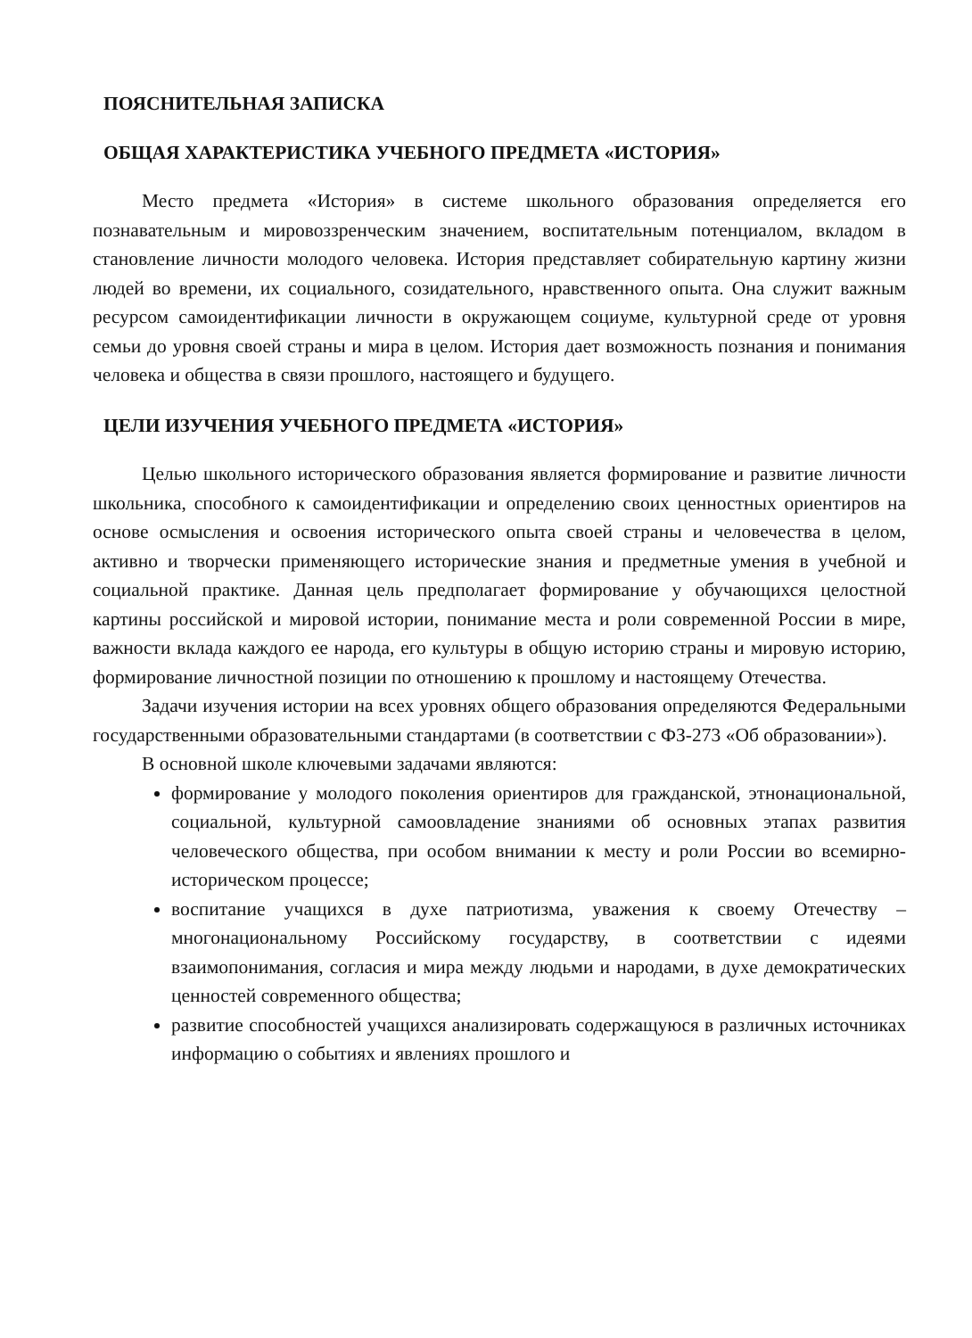ПОЯСНИТЕЛЬНАЯ ЗАПИСКА
ОБЩАЯ ХАРАКТЕРИСТИКА УЧЕБНОГО ПРЕДМЕТА «ИСТОРИЯ»
Место предмета «История» в системе школьного образования определяется его познавательным и мировоззренческим значением, воспитательным потенциалом, вкладом в становление личности молодого человека. История представляет собирательную картину жизни людей во времени, их социального, созидательного, нравственного опыта. Она служит важным ресурсом самоидентификации личности в окружающем социуме, культурной среде от уровня семьи до уровня своей страны и мира в целом. История дает возможность познания и понимания человека и общества в связи прошлого, настоящего и будущего.
ЦЕЛИ ИЗУЧЕНИЯ УЧЕБНОГО ПРЕДМЕТА «ИСТОРИЯ»
Целью школьного исторического образования является формирование и развитие личности школьника, способного к самоидентификации и определению своих ценностных ориентиров на основе осмысления и освоения исторического опыта своей страны и человечества в целом, активно и творчески применяющего исторические знания и предметные умения в учебной и социальной практике. Данная цель предполагает формирование у обучающихся целостной картины российской и мировой истории, понимание места и роли современной России в мире, важности вклада каждого ее народа, его культуры в общую историю страны и мировую историю, формирование личностной позиции по отношению к прошлому и настоящему Отечества.
Задачи изучения истории на всех уровнях общего образования определяются Федеральными государственными образовательными стандартами (в соответствии с ФЗ-273 «Об образовании»).
В основной школе ключевыми задачами являются:
формирование у молодого поколения ориентиров для гражданской, этнонациональной, социальной, культурной самоовладение знаниями об основных этапах развития человеческого общества, при особом внимании к месту и роли России во всемирно-историческом процессе;
воспитание учащихся в духе патриотизма, уважения к своему Отечеству – многонациональному Российскому государству, в соответствии с идеями взаимопонимания, согласия и мира между людьми и народами, в духе демократических ценностей современного общества;
развитие способностей учащихся анализировать содержащуюся в различных источниках информацию о событиях и явлениях прошлого и